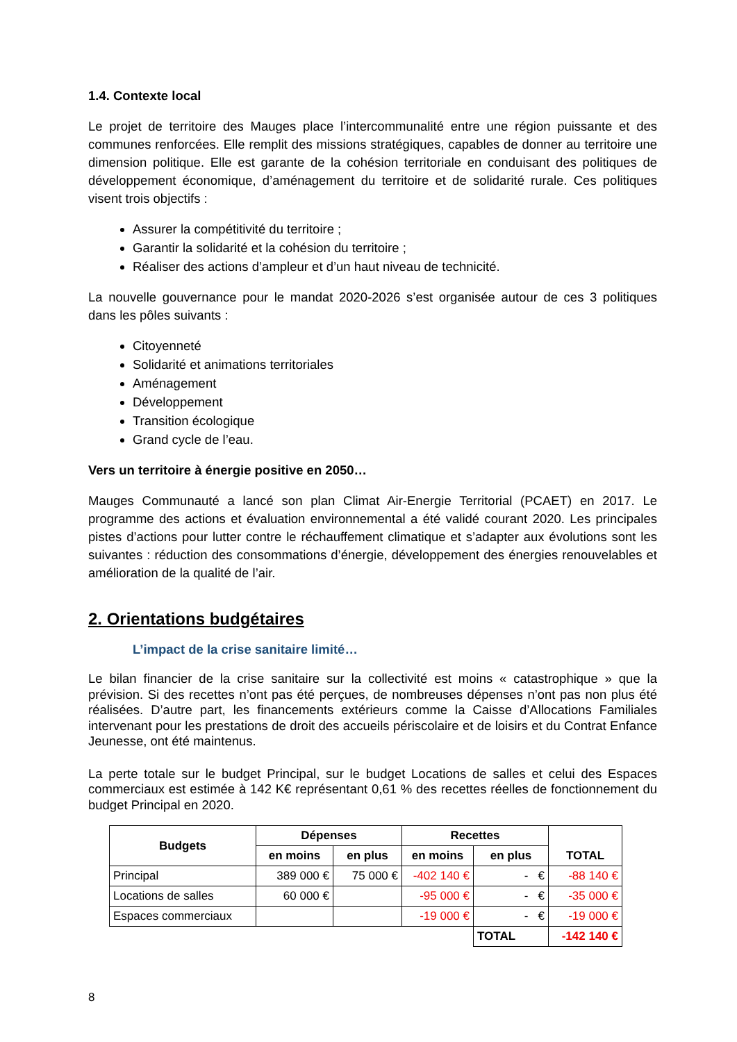1.4. Contexte local
Le projet de territoire des Mauges place l’intercommunalité entre une région puissante et des communes renforcées. Elle remplit des missions stratégiques, capables de donner au territoire une dimension politique. Elle est garante de la cohésion territoriale en conduisant des politiques de développement économique, d’aménagement du territoire et de solidarité rurale. Ces politiques visent trois objectifs :
Assurer la compétitivité du territoire ;
Garantir la solidarité et la cohésion du territoire ;
Réaliser des actions d’ampleur et d’un haut niveau de technicité.
La nouvelle gouvernance pour le mandat 2020-2026 s’est organisée autour de ces 3 politiques dans les pôles suivants :
Citoyenneté
Solidarité et animations territoriales
Aménagement
Développement
Transition écologique
Grand cycle de l’eau.
Vers un territoire à énergie positive en 2050…
Mauges Communauté a lancé son plan Climat Air-Energie Territorial (PCAET) en 2017. Le programme des actions et évaluation environnemental a été validé courant 2020. Les principales pistes d’actions pour lutter contre le réchauffement climatique et s’adapter aux évolutions sont les suivantes : réduction des consommations d’énergie, développement des énergies renouvelables et amélioration de la qualité de l’air.
2. Orientations budgétaires
L’impact de la crise sanitaire limité…
Le bilan financier de la crise sanitaire sur la collectivité est moins « catastrophique » que la prévision. Si des recettes n’ont pas été perçues, de nombreuses dépenses n’ont pas non plus été réalisées. D’autre part, les financements extérieurs comme la Caisse d’Allocations Familiales intervenant pour les prestations de droit des accueils périscolaire et de loisirs et du Contrat Enfance Jeunesse, ont été maintenus.
La perte totale sur le budget Principal, sur le budget Locations de salles et celui des Espaces commerciaux est estimée à 142 K€ représentant 0,61 % des recettes réelles de fonctionnement du budget Principal en 2020.
| Budgets | Dépenses | | Recettes | | TOTAL |
| --- | --- | --- | --- | --- | --- |
| | en moins | en plus | en moins | en plus | |
| Principal | 389 000 € | 75 000 € | -402 140 € | - € | -88 140 € |
| Locations de salles | 60 000 € | | -95 000 € | - € | -35 000 € |
| Espaces commerciaux | | | -19 000 € | - € | -19 000 € |
| | | | | TOTAL | -142 140 € |
8